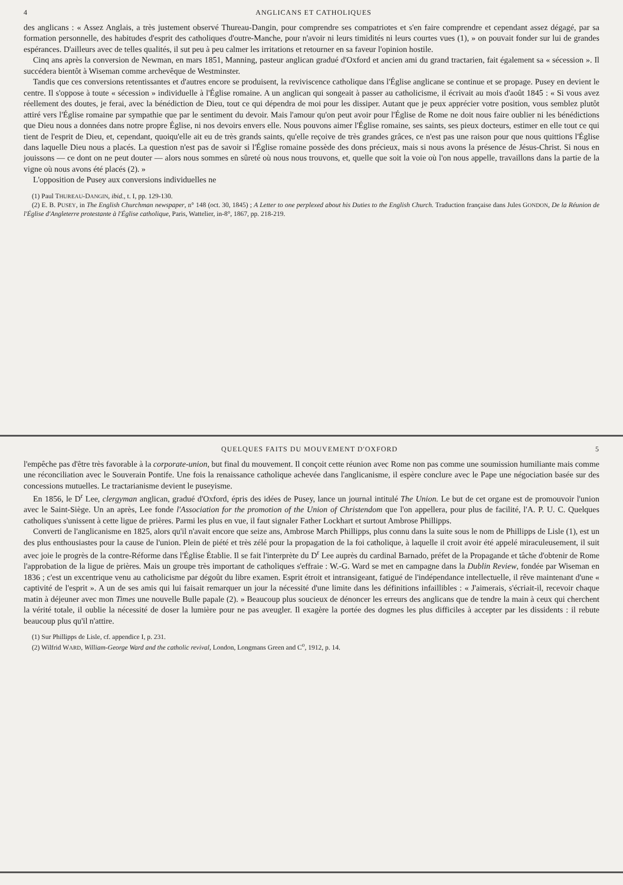4 ANGLICANS ET CATHOLIQUES
des anglicans : « Assez Anglais, a très justement observé Thureau-Dangin, pour comprendre ses compatriotes et s'en faire comprendre et cependant assez dégagé, par sa formation personnelle, des habitudes d'esprit des catholiques d'outre-Manche, pour n'avoir ni leurs timidités ni leurs courtes vues (1), » on pouvait fonder sur lui de grandes espérances. D'ailleurs avec de telles qualités, il sut peu à peu calmer les irritations et retourner en sa faveur l'opinion hostile.
Cinq ans après la conversion de Newman, en mars 1851, Manning, pasteur anglican gradué d'Oxford et ancien ami du grand tractarien, fait également sa « sécession ». Il succédera bientôt à Wiseman comme archevêque de Westminster.
Tandis que ces conversions retentissantes et d'autres encore se produisent, la reviviscence catholique dans l'Église anglicane se continue et se propage. Pusey en devient le centre. Il s'oppose à toute « sécession » individuelle à l'Église romaine. A un anglican qui songeait à passer au catholicisme, il écrivait au mois d'août 1845 : « Si vous avez réellement des doutes, je ferai, avec la bénédiction de Dieu, tout ce qui dépendra de moi pour les dissiper. Autant que je peux apprécier votre position, vous semblez plutôt attiré vers l'Église romaine par sympathie que par le sentiment du devoir. Mais l'amour qu'on peut avoir pour l'Église de Rome ne doit nous faire oublier ni les bénédictions que Dieu nous a données dans notre propre Église, ni nos devoirs envers elle. Nous pouvons aimer l'Église romaine, ses saints, ses pieux docteurs, estimer en elle tout ce qui tient de l'esprit de Dieu, et, cependant, quoiqu'elle ait eu de très grands saints, qu'elle reçoive de très grandes grâces, ce n'est pas une raison pour que nous quittions l'Église dans laquelle Dieu nous a placés. La question n'est pas de savoir si l'Église romaine possède des dons précieux, mais si nous avons la présence de Jésus-Christ. Si nous en jouissons — ce dont on ne peut douter — alors nous sommes en sûreté où nous nous trouvons, et, quelle que soit la voie où l'on nous appelle, travaillons dans la partie de la vigne où nous avons été placés (2). »
L'opposition de Pusey aux conversions individuelles ne
(1) Paul THUREAU-DANGIN, ibid., t. I, pp. 129-130.
(2) E. B. PUSEY, in The English Churchman newspaper, n° 148 (oct. 30, 1845) ; A Letter to one perplexed about his Duties to the English Church. Traduction française dans Jules GONDON, De la Réunion de l'Église d'Angleterre protestante à l'Église catholique, Paris, Wattelier, in-8°, 1867, pp. 218-219.
QUELQUES FAITS DU MOUVEMENT D'OXFORD 5
l'empêche pas d'être très favorable à la corporate-union, but final du mouvement. Il conçoit cette réunion avec Rome non pas comme une soumission humiliante mais comme une réconciliation avec le Souverain Pontife. Une fois la renaissance catholique achevée dans l'anglicanisme, il espère conclure avec le Pape une négociation basée sur des concessions mutuelles. Le tractarianisme devient le puseyisme.
En 1856, le D<sup>r</sup> Lee, clergyman anglican, gradué d'Oxford, épris des idées de Pusey, lance un journal intitulé The Union. Le but de cet organe est de promouvoir l'union avec le Saint-Siège. Un an après, Lee fonde l'Association for the promotion of the Union of Christendom que l'on appellera, pour plus de facilité, l'A. P. U. C. Quelques catholiques s'unissent à cette ligue de prières. Parmi les plus en vue, il faut signaler Father Lockhart et surtout Ambrose Phillipps.
Converti de l'anglicanisme en 1825, alors qu'il n'avait encore que seize ans, Ambrose March Phillipps, plus connu dans la suite sous le nom de Phillipps de Lisle (1), est un des plus enthousiastes pour la cause de l'union. Plein de piété et très zélé pour la propagation de la foi catholique, à laquelle il croit avoir été appelé miraculeusement, il suit avec joie le progrès de la contre-Réforme dans l'Église Établie. Il se fait l'interprète du D<sup>r</sup> Lee auprès du cardinal Barnado, préfet de la Propagande et tâche d'obtenir de Rome l'approbation de la ligue de prières. Mais un groupe très important de catholiques s'effraie : W.-G. Ward se met en campagne dans la Dublin Review, fondée par Wiseman en 1836 ; c'est un excentrique venu au catholicisme par dégoût du libre examen. Esprit étroit et intransigeant, fatigué de l'indépendance intellectuelle, il rêve maintenant d'une « captivité de l'esprit ». A un de ses amis qui lui faisait remarquer un jour la nécessité d'une limite dans les définitions infaillibles : « J'aimerais, s'écriait-il, recevoir chaque matin à déjeuner avec mon Times une nouvelle Bulle papale (2). » Beaucoup plus soucieux de dénoncer les erreurs des anglicans que de tendre la main à ceux qui cherchent la vérité totale, il oublie la nécessité de doser la lumière pour ne pas aveugler. Il exagère la portée des dogmes les plus difficiles à accepter par les dissidents : il rebute beaucoup plus qu'il n'attire.
(1) Sur Phillipps de Lisle, cf. appendice I, p. 231.
(2) Wilfrid WARD, William-George Ward and the catholic revival, London, Longmans Green and C<sup>o</sup>, 1912, p. 14.